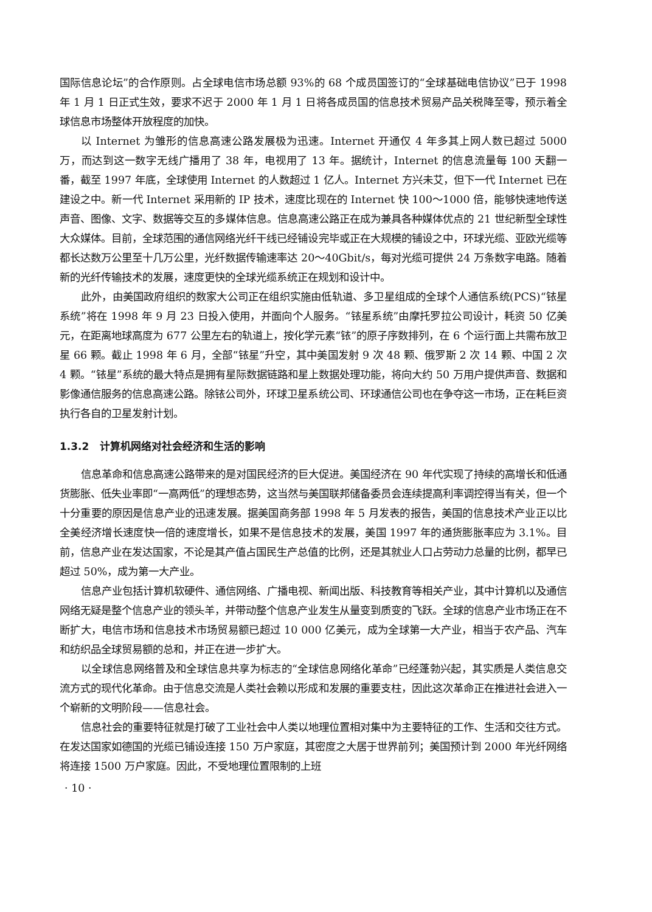国际信息论坛”的合作原则。占全球电信市场总额 93%的 68 个成员国签订的“全球基础电信协议”已于 1998 年 1 月 1 日正式生效，要求不迟于 2000 年 1 月 1 日将各成员国的信息技术贸易产品关税降至零，预示着全球信息市场整体开放程度的加快。
以 Internet 为雏形的信息高速公路发展极为迅速。Internet 开通仅 4 年多其上网人数已超过 5000 万，而达到这一数字无线广播用了 38 年，电视用了 13 年。据统计，Internet 的信息流量每 100 天翻一番，截至 1997 年底，全球使用 Internet 的人数超过 1 亿人。Internet 方兴未艾，但下一代 Internet 已在建设之中。新一代 Internet 采用新的 IP 技术，速度比现在的 Internet 快 100～1000 倍，能够快速地传送声音、图像、文字、数据等交互的多媒体信息。信息高速公路正在成为兼具各种媒体优点的 21 世纪新型全球性大众媒体。目前，全球范围的通信网络光纤干线已经铺设完毕或正在大规模的铺设之中，环球光缆、亚欧光缆等都长达数万公里至十几万公里，光纤数据传输速率达 20～40Gbit/s，每对光缆可提供 24 万条数字电路。随着新的光纤传输技术的发展，速度更快的全球光缆系统正在规划和设计中。
此外，由美国政府组织的数家大公司正在组织实施由低轨道、多卫星组成的全球个人通信系统(PCS)“铱星系统”将在 1998 年 9 月 23 日投入使用，并面向个人服务。“铱星系统”由摩托罗拉公司设计，耗资 50 亿美元，在距离地球高度为 677 公里左右的轨道上，按化学元素“铱”的原子序数排列，在 6 个运行面上共需布放卫星 66 颗。截止 1998 年 6 月，全部“铱星”升空，其中美国发射 9 次 48 颗、俄罗斯 2 次 14 颗、中国 2 次 4 颗。“铱星”系统的最大特点是拥有星际数据链路和星上数据处理功能，将向大约 50 万用户提供声音、数据和影像通信服务的信息高速公路。除铱公司外，环球卫星系统公司、环球通信公司也在争夺这一市场，正在耗巨资执行各自的卫星发射计划。
1.3.2 计算机网络对社会经济和生活的影响
信息革命和信息高速公路带来的是对国民经济的巨大促进。美国经济在 90 年代实现了持续的高增长和低通货膨胀、低失业率即“一高两低”的理想态势，这当然与美国联邦储备委员会连续提高利率调控得当有关，但一个十分重要的原因是信息产业的迅速发展。据美国商务部 1998 年 5 月发表的报告，美国的信息技术产业正以比全美经济增长速度快一倍的速度增长，如果不是信息技术的发展，美国 1997 年的通货膨胀率应为 3.1%。目前，信息产业在发达国家，不论是其产值占国民生产总值的比例，还是其就业人口占劳动力总量的比例，都早已超过 50%，成为第一大产业。
信息产业包括计算机软硬件、通信网络、广播电视、新闻出版、科技教育等相关产业，其中计算机以及通信网络无疑是整个信息产业的领头羊，并带动整个信息产业发生从量变到质变的飞跃。全球的信息产业市场正在不断扩大，电信市场和信息技术市场贸易额已超过 10 000 亿美元，成为全球第一大产业，相当于农产品、汽车和纺织品全球贸易额的总和，并正在进一步扩大。
以全球信息网络普及和全球信息共享为标志的“全球信息网络化革命”已经蓬勃兴起，其实质是人类信息交流方式的现代化革命。由于信息交流是人类社会赖以形成和发展的重要支柱，因此这次革命正在推进社会进入一个崭新的文明阶段——信息社会。
信息社会的重要特征就是打破了工业社会中人类以地理位置相对集中为主要特征的工作、生活和交往方式。在发达国家如德国的光缆已铺设连接 150 万户家庭，其密度之大居于世界前列；美国预计到 2000 年光纤网络将连接 1500 万户家庭。因此，不受地理位置限制的上班
· 10 ·